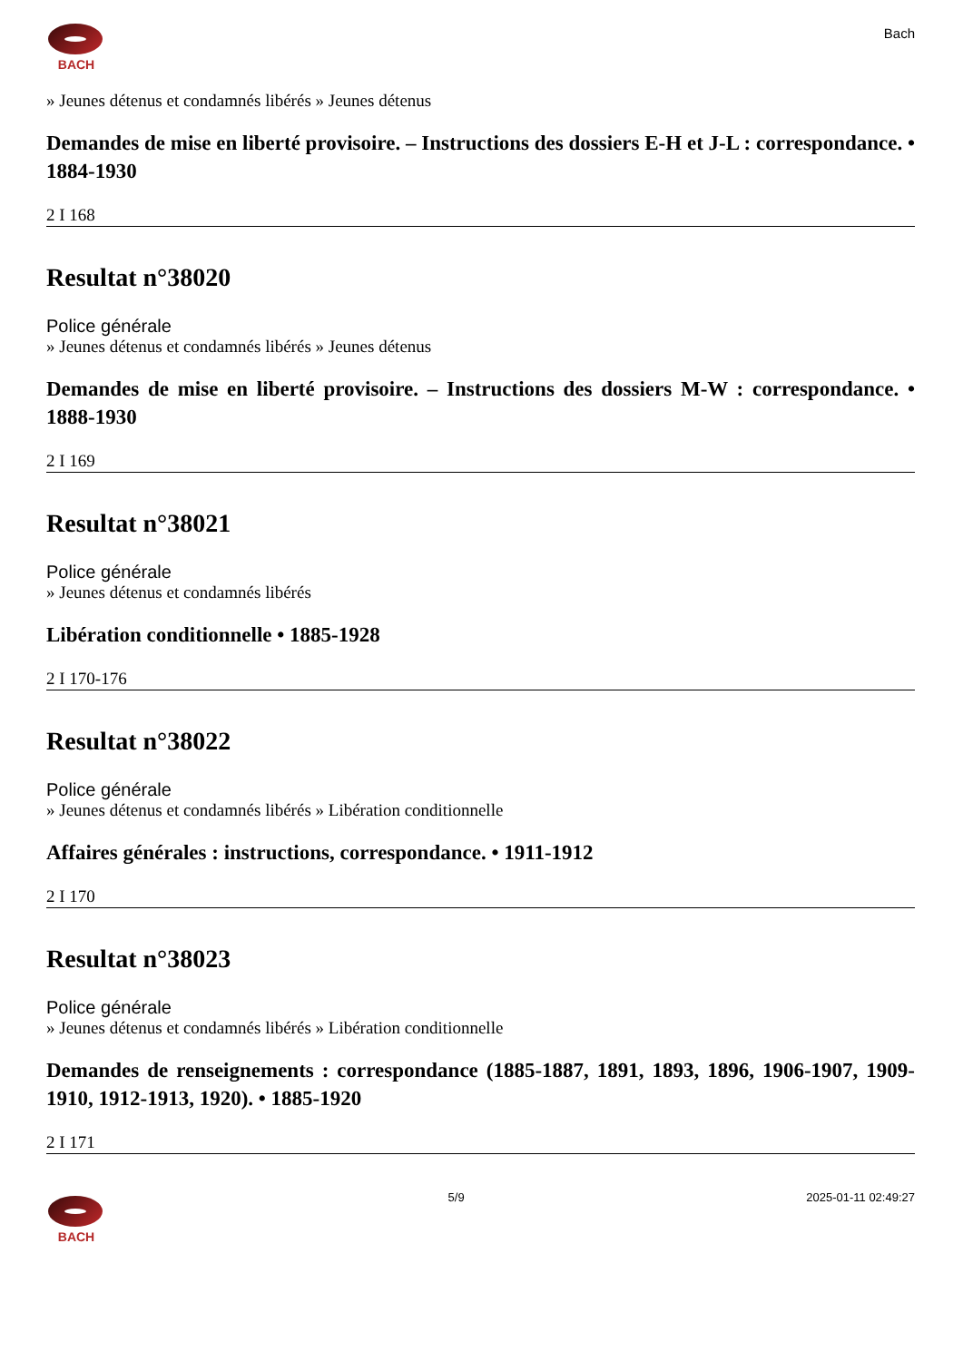BACH
Bach
» Jeunes détenus et condamnés libérés » Jeunes détenus
Demandes de mise en liberté provisoire. – Instructions des dossiers E-H et J-L : correspondance. • 1884-1930
2 I 168
Resultat n°38020
Police générale
» Jeunes détenus et condamnés libérés » Jeunes détenus
Demandes de mise en liberté provisoire. – Instructions des dossiers M-W : correspondance. • 1888-1930
2 I 169
Resultat n°38021
Police générale
» Jeunes détenus et condamnés libérés
Libération conditionnelle • 1885-1928
2 I 170-176
Resultat n°38022
Police générale
» Jeunes détenus et condamnés libérés » Libération conditionnelle
Affaires générales : instructions, correspondance. • 1911-1912
2 I 170
Resultat n°38023
Police générale
» Jeunes détenus et condamnés libérés » Libération conditionnelle
Demandes de renseignements : correspondance (1885-1887, 1891, 1893, 1896, 1906-1907, 1909-1910, 1912-1913, 1920). • 1885-1920
2 I 171
BACH 5/9 2025-01-11 02:49:27